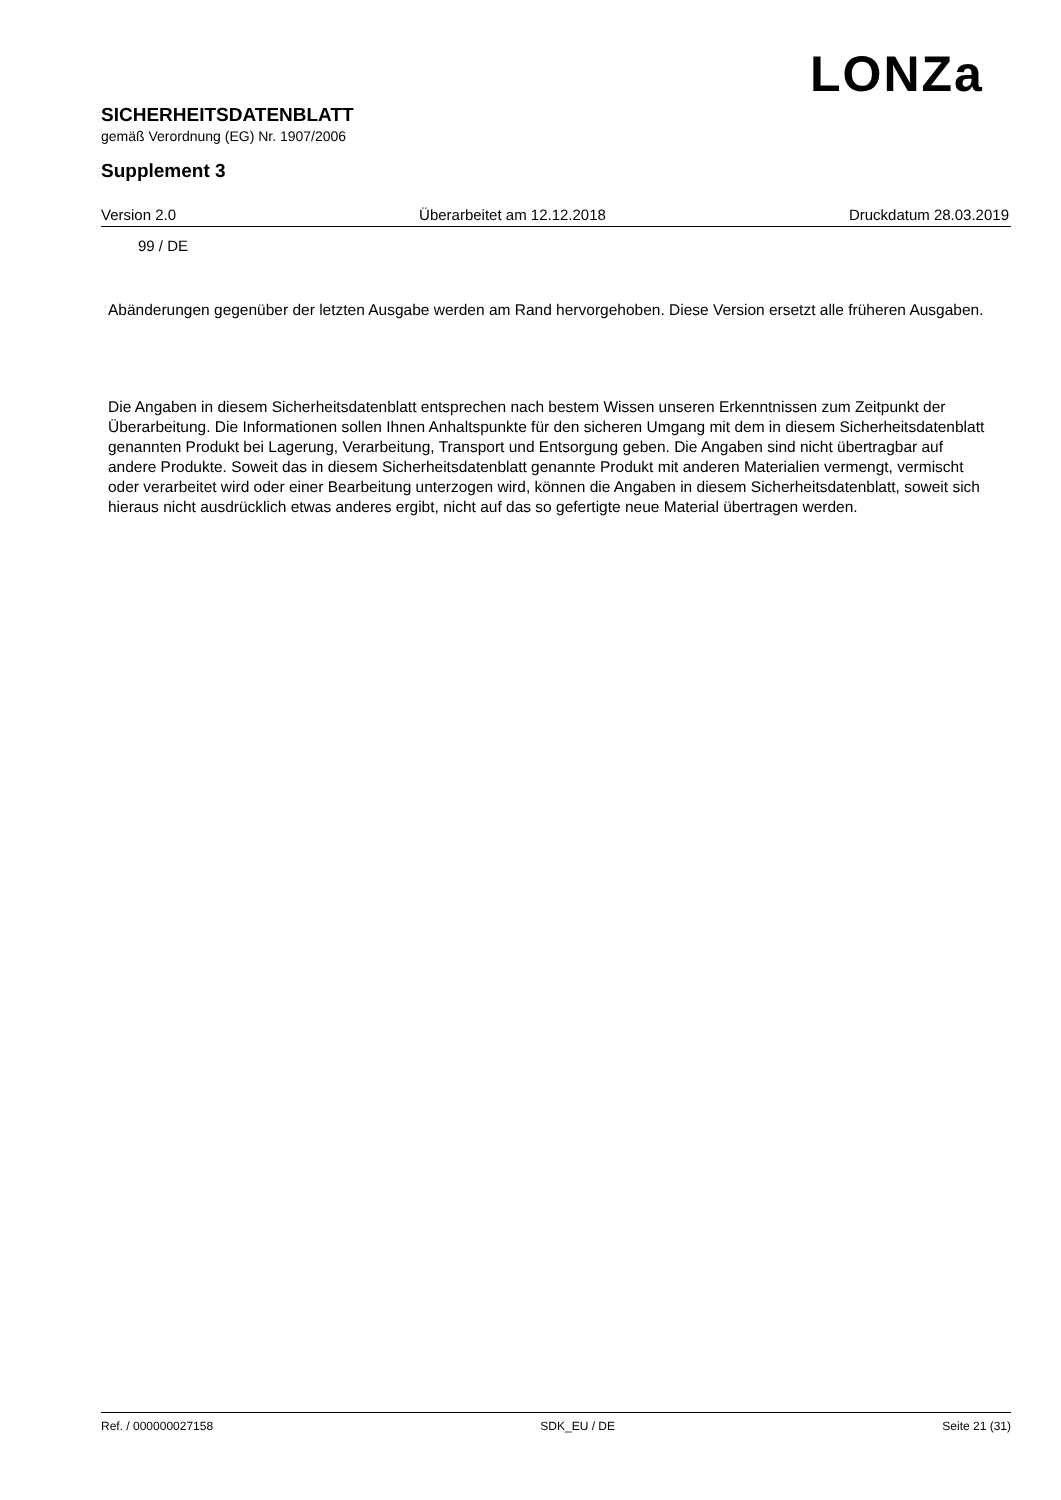LONZa
SICHERHEITSDATENBLATT
gemäß Verordnung (EG) Nr. 1907/2006
Supplement 3
Version 2.0 Überarbeitet am 12.12.2018 Druckdatum 28.03.2019
99 / DE
Abänderungen gegenüber der letzten Ausgabe werden am Rand hervorgehoben. Diese Version ersetzt alle früheren Ausgaben.
Die Angaben in diesem Sicherheitsdatenblatt entsprechen nach bestem Wissen unseren Erkenntnissen zum Zeitpunkt der Überarbeitung. Die Informationen sollen Ihnen Anhaltspunkte für den sicheren Umgang mit dem in diesem Sicherheitsdatenblatt genannten Produkt bei Lagerung, Verarbeitung, Transport und Entsorgung geben. Die Angaben sind nicht übertragbar auf andere Produkte. Soweit das in diesem Sicherheitsdatenblatt genannte Produkt mit anderen Materialien vermengt, vermischt oder verarbeitet wird oder einer Bearbeitung unterzogen wird, können die Angaben in diesem Sicherheitsdatenblatt, soweit sich hieraus nicht ausdrücklich etwas anderes ergibt, nicht auf das so gefertigte neue Material übertragen werden.
Ref. / 000000027158 SDK_EU / DE Seite 21 (31)